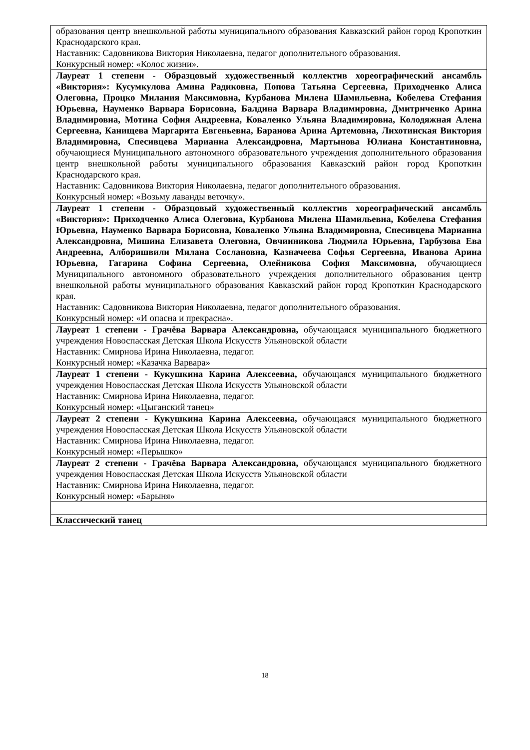| образования центр внешкольной работы муниципального образования Кавказский район город Кропоткин Краснодарского края. Наставник: Садовникова Виктория Николаевна, педагог дополнительного образования. Конкурсный номер: «Колос жизни». |
| Лауреат 1 степени - Образцовый художественный коллектив хореографический ансамбль «Виктория»: Кусумкулова Амина Радиковна, Попова Татьяна Сергеевна, Приходченко Алиса Олеговна, Процко Милания Максимовна, Курбанова Милена Шамильевна, Кобелева Стефания Юрьевна, Науменко Варвара Борисовна, Балдина Варвара Владимировна, Дмитриченко Арина Владимировна, Мотина София Андреевна, Коваленко Ульяна Владимировна, Колодяжная Алена Сергеевна, Канищева Маргарита Евгеньевна, Баранова Арина Артемовна, Лихотинская Виктория Владимировна, Спесивцева Марианна Александровна, Мартынова Юлиана Константиновна, обучающиеся Муниципального автономного образовательного учреждения дополнительного образования центр внешкольной работы муниципального образования Кавказский район город Кропоткин Краснодарского края. Наставник: Садовникова Виктория Николаевна, педагог дополнительного образования. Конкурсный номер: «Возьму лаванды веточку». |
| Лауреат 1 степени - Образцовый художественный коллектив хореографический ансамбль «Виктория»: Приходченко Алиса Олеговна, Курбанова Милена Шамильевна, Кобелева Стефания Юрьевна, Науменко Варвара Борисовна, Коваленко Ульяна Владимировна, Спесивцева Марианна Александровна, Мишина Елизавета Олеговна, Овчинникова Людмила Юрьевна, Гарбузова Ева Андреевна, Алборишвили Милана Сослановна, Казначеева Софья Сергеевна, Иванова Арина Юрьевна, Гагарина Софина Сергеевна, Олейникова София Максимовна, обучающиеся Муниципального автономного образовательного учреждения дополнительного образования центр внешкольной работы муниципального образования Кавказский район город Кропоткин Краснодарского края. Наставник: Садовникова Виктория Николаевна, педагог дополнительного образования. Конкурсный номер: «И опасна и прекрасна». |
| Лауреат 1 степени - Грачёва Варвара Александровна, обучающаяся муниципального бюджетного учреждения Новоспасская Детская Школа Искусств Ульяновской области Наставник: Смирнова Ирина Николаевна, педагог. Конкурсный номер: «Казачка Варвара» |
| Лауреат 1 степени - Кукушкина Карина Алексеевна, обучающаяся муниципального бюджетного учреждения Новоспасская Детская Школа Искусств Ульяновской области Наставник: Смирнова Ирина Николаевна, педагог. Конкурсный номер: «Цыганский танец» |
| Лауреат 2 степени - Кукушкина Карина Алексеевна, обучающаяся муниципального бюджетного учреждения Новоспасская Детская Школа Искусств Ульяновской области Наставник: Смирнова Ирина Николаевна, педагог. Конкурсный номер: «Перышко» |
| Лауреат 2 степени - Грачёва Варвара Александровна, обучающаяся муниципального бюджетного учреждения Новоспасская Детская Школа Искусств Ульяновской области Наставник: Смирнова Ирина Николаевна, педагог. Конкурсный номер: «Барыня» |
| Классический танец |
18